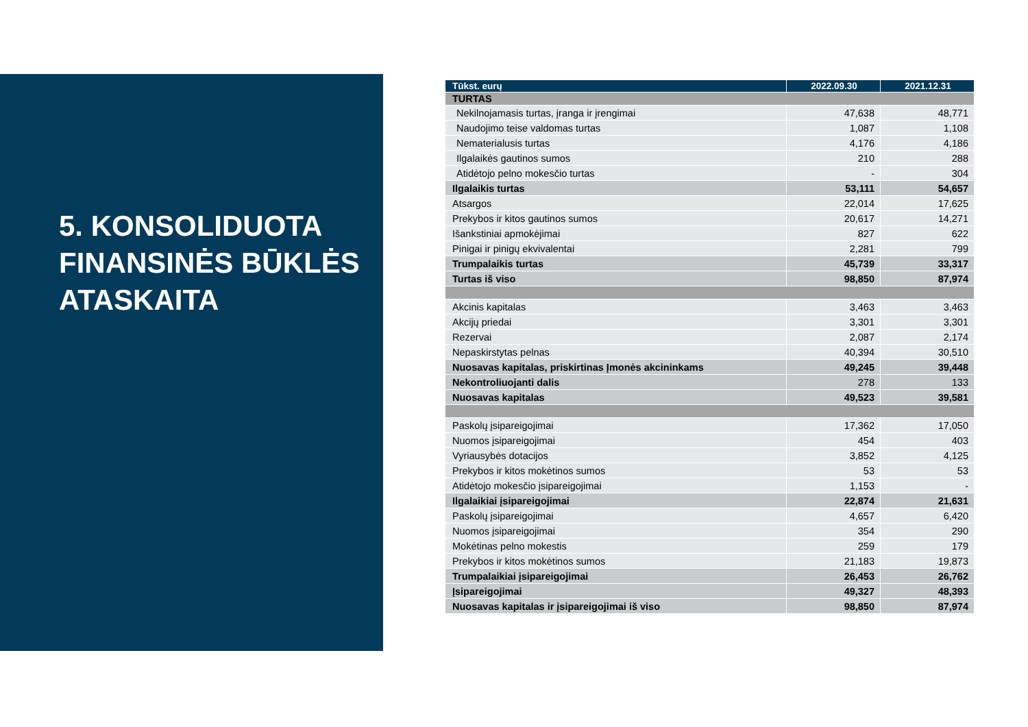5. KONSOLIDUOTA FINANSINĖS BŪKLĖS ATASKAITA
| Tūkst. eurų | 2022.09.30 | 2021.12.31 |
| --- | --- | --- |
| TURTAS | | |
| Nekilnojamasis turtas, įranga ir įrengimai | 47,638 | 48,771 |
| Naudojimo teise valdomas turtas | 1,087 | 1,108 |
| Nematerialusis turtas | 4,176 | 4,186 |
| Ilgalaikės gautinos sumos | 210 | 288 |
| Atidėtojo pelno mokesčio turtas | - | 304 |
| Ilgalaikis turtas | 53,111 | 54,657 |
| Atsargos | 22,014 | 17,625 |
| Prekybos ir kitos gautinos sumos | 20,617 | 14,271 |
| Išankstiniai apmokėjimai | 827 | 622 |
| Pinigai ir pinigų ekvivalentai | 2,281 | 799 |
| Trumpalaikis turtas | 45,739 | 33,317 |
| Turtas iš viso | 98,850 | 87,974 |
| Akcinis kapitalas | 3,463 | 3,463 |
| Akcijų priedai | 3,301 | 3,301 |
| Rezervai | 2,087 | 2,174 |
| Nepaskirstytas pelnas | 40,394 | 30,510 |
| Nuosavas kapitalas, priskirtinas Įmonės akcininkams | 49,245 | 39,448 |
| Nekontroliuojanti dalis | 278 | 133 |
| Nuosavas kapitalas | 49,523 | 39,581 |
| Paskolų įsipareigojimai | 17,362 | 17,050 |
| Nuomos įsipareigojimai | 454 | 403 |
| Vyriausybės dotacijos | 3,852 | 4,125 |
| Prekybos ir kitos mokėtinos sumos | 53 | 53 |
| Atidėtojo mokesčio įsipareigojimai | 1,153 | - |
| Ilgalaikiai įsipareigojimai | 22,874 | 21,631 |
| Paskolų įsipareigojimai | 4,657 | 6,420 |
| Nuomos įsipareigojimai | 354 | 290 |
| Mokėtinas pelno mokestis | 259 | 179 |
| Prekybos ir kitos mokėtinos sumos | 21,183 | 19,873 |
| Trumpalaikiai įsipareigojimai | 26,453 | 26,762 |
| Įsipareigojimai | 49,327 | 48,393 |
| Nuosavas kapitalas ir įsipareigojimai iš viso | 98,850 | 87,974 |